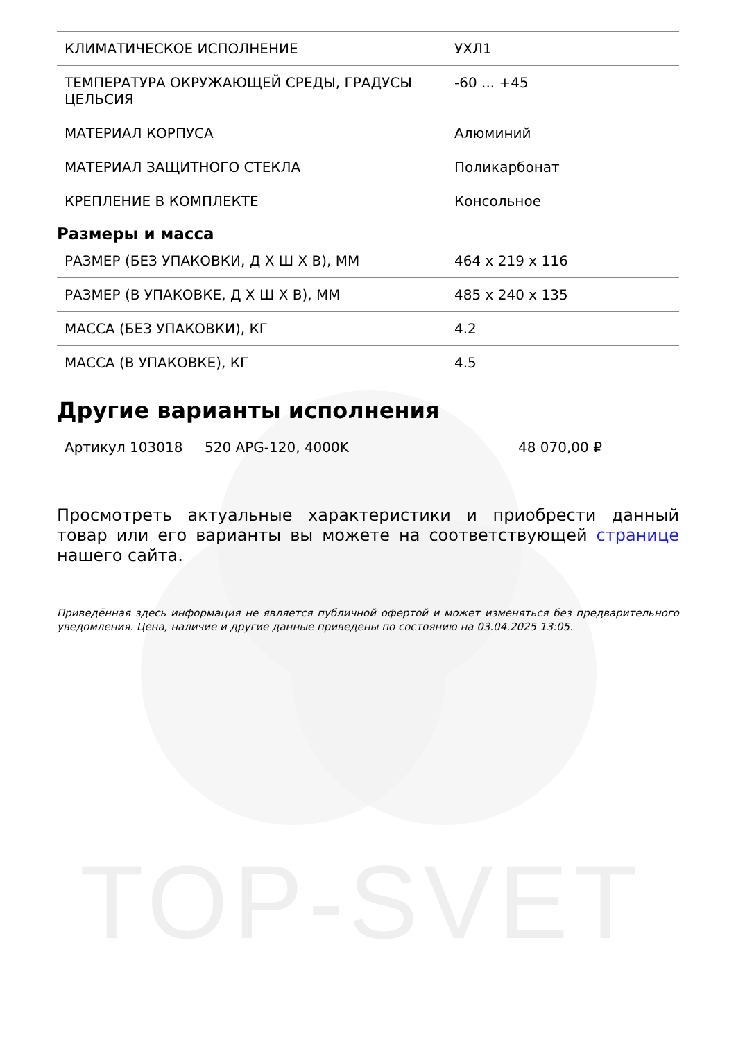TOP-SVET
| КЛИМАТИЧЕСКОЕ ИСПОЛНЕНИЕ | УХЛ1 |
| ТЕМПЕРАТУРА ОКРУЖАЮЩЕЙ СРЕДЫ, ГРАДУСЫ ЦЕЛЬСИЯ | -60 ... +45 |
| МАТЕРИАЛ КОРПУСА | Алюминий |
| МАТЕРИАЛ ЗАЩИТНОГО СТЕКЛА | Поликарбонат |
| КРЕПЛЕНИЕ В КОМПЛЕКТЕ | Консольное |
Размеры и масса
| РАЗМЕР (БЕЗ УПАКОВКИ, Д Х Ш Х В), ММ | 464 x 219 x 116 |
| РАЗМЕР (В УПАКОВКЕ, Д Х Ш Х В), ММ | 485 x 240 x 135 |
| МАССА (БЕЗ УПАКОВКИ), КГ | 4.2 |
| МАССА (В УПАКОВКЕ), КГ | 4.5 |
Другие варианты исполнения
| Артикул 103018 | 520 APG-120, 4000K | 48 070,00 ₽ |
Просмотреть актуальные характеристики и приобрести данный товар или его варианты вы можете на соответствующей странице нашего сайта.
Приведённая здесь информация не является публичной офертой и может изменяться без предварительного уведомления. Цена, наличие и другие данные приведены по состоянию на 03.04.2025 13:05.